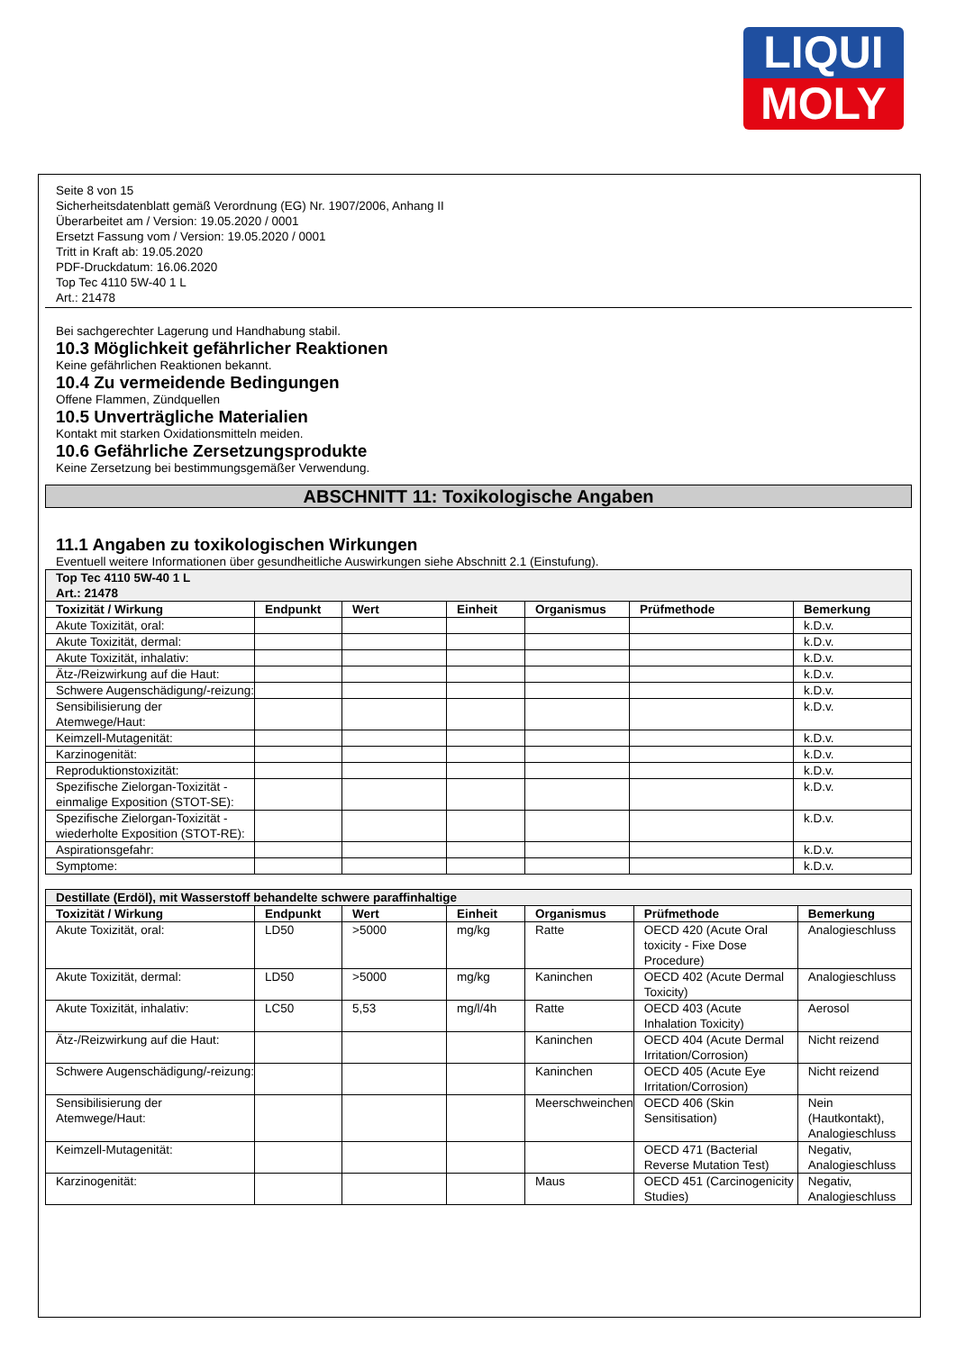LIQUI
MOLY
Seite 8 von 15
Sicherheitsdatenblatt gemäß Verordnung (EG) Nr. 1907/2006, Anhang II
Überarbeitet am / Version: 19.05.2020 / 0001
Ersetzt Fassung vom / Version: 19.05.2020 / 0001
Tritt in Kraft ab: 19.05.2020
PDF-Druckdatum: 16.06.2020
Top Tec 4110 5W-40 1 L
Art.: 21478
Bei sachgerechter Lagerung und Handhabung stabil.
10.3 Möglichkeit gefährlicher Reaktionen
Keine gefährlichen Reaktionen bekannt.
10.4 Zu vermeidende Bedingungen
Offene Flammen, Zündquellen
10.5 Unverträgliche Materialien
Kontakt mit starken Oxidationsmitteln meiden.
10.6 Gefährliche Zersetzungsprodukte
Keine Zersetzung bei bestimmungsgemäßer Verwendung.
ABSCHNITT 11: Toxikologische Angaben
11.1 Angaben zu toxikologischen Wirkungen
Eventuell weitere Informationen über gesundheitliche Auswirkungen siehe Abschnitt 2.1 (Einstufung).
| Top Tec 4110 5W-40 1 L Art.: 21478 | | | | | | |
| Toxizität / Wirkung | Endpunkt | Wert | Einheit | Organismus | Prüfmethode | Bemerkung |
| Akute Toxizität, oral: | | | | | | k.D.v. |
| Akute Toxizität, dermal: | | | | | | k.D.v. |
| Akute Toxizität, inhalativ: | | | | | | k.D.v. |
| Ätz-/Reizwirkung auf die Haut: | | | | | | k.D.v. |
| Schwere Augenschädigung/-reizung: | | | | | | k.D.v. |
| Sensibilisierung der Atemwege/Haut: | | | | | | k.D.v. |
| Keimzell-Mutagenität: | | | | | | k.D.v. |
| Karzinogenität: | | | | | | k.D.v. |
| Reproduktionstoxizität: | | | | | | k.D.v. |
| Spezifische Zielorgan-Toxizität - einmalige Exposition (STOT-SE): | | | | | | k.D.v. |
| Spezifische Zielorgan-Toxizität - wiederholte Exposition (STOT-RE): | | | | | | k.D.v. |
| Aspirationsgefahr: | | | | | | k.D.v. |
| Symptome: | | | | | | k.D.v. |
| Destillate (Erdöl), mit Wasserstoff behandelte schwere paraffinhaltige | | | | | | |
| Toxizität / Wirkung | Endpunkt | Wert | Einheit | Organismus | Prüfmethode | Bemerkung |
| Akute Toxizität, oral: | LD50 | >5000 | mg/kg | Ratte | OECD 420 (Acute Oral toxicity - Fixe Dose Procedure) | Analogieschluss |
| Akute Toxizität, dermal: | LD50 | >5000 | mg/kg | Kaninchen | OECD 402 (Acute Dermal Toxicity) | Analogieschluss |
| Akute Toxizität, inhalativ: | LC50 | 5,53 | mg/l/4h | Ratte | OECD 403 (Acute Inhalation Toxicity) | Aerosol |
| Ätz-/Reizwirkung auf die Haut: | | | | Kaninchen | OECD 404 (Acute Dermal Irritation/Corrosion) | Nicht reizend |
| Schwere Augenschädigung/-reizung: | | | | Kaninchen | OECD 405 (Acute Eye Irritation/Corrosion) | Nicht reizend |
| Sensibilisierung der Atemwege/Haut: | | | | Meerschweinchen | OECD 406 (Skin Sensitisation) | Nein (Hautkontakt), Analogieschluss |
| Keimzell-Mutagenität: | | | | | OECD 471 (Bacterial Reverse Mutation Test) | Negativ, Analogieschluss |
| Karzinogenität: | | | | Maus | OECD 451 (Carcinogenicity Studies) | Negativ, Analogieschluss |